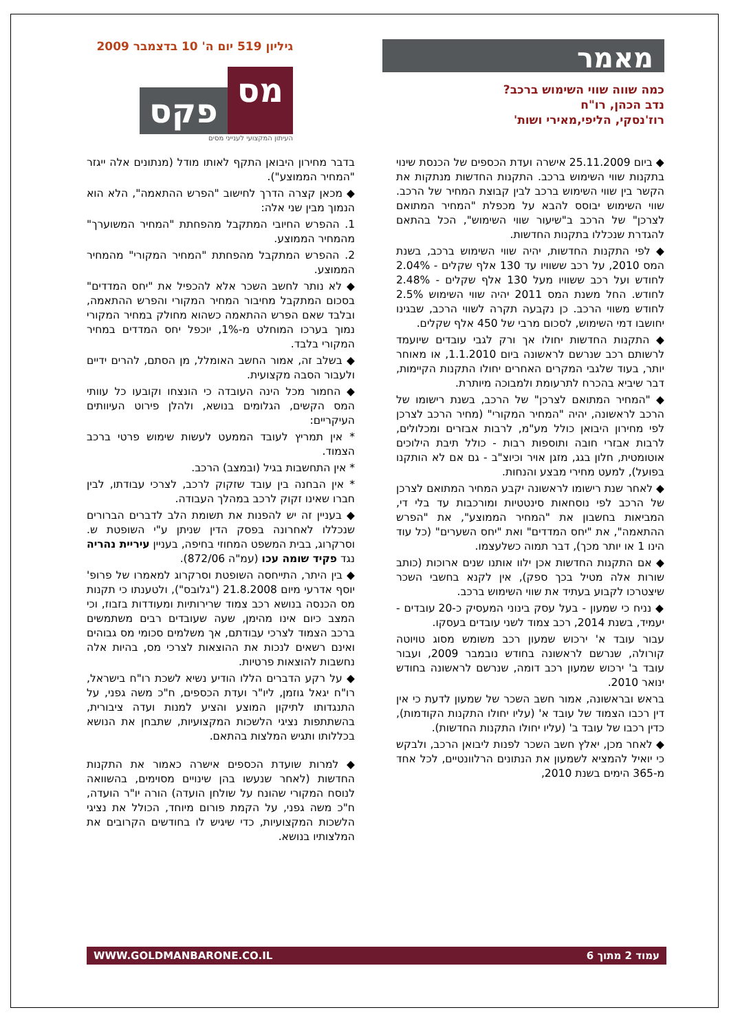מאמר
כמה שווה שווי השימוש ברכב?
נדב הכהן, רו"ח
רוז'נסקי, הליפי,מאירי ושות'
גיליון 519 יום ה' 10 בדצמבר 2009
מס
פקס
העיתון המקצועי לענייני מסים
◆ ביום 25.11.2009 אישרה ועדת הכספים של הכנסת שינוי בתקנות שווי השימוש ברכב. התקנות החדשות מנתקות את הקשר בין שווי השימוש ברכב לבין קבוצת המחיר של הרכב. שווי השימוש יבוסס להבא על מכפלת "המחיר המתואם לצרכן" של הרכב ב"שיעור שווי השימוש", הכל בהתאם להגדרת שנכללו בתקנות החדשות.
◆ לפי התקנות החדשות, יהיה שווי השימוש ברכב, בשנת המס 2010, על רכב ששוויו עד 130 אלף שקלים - 2.04% לחודש ועל רכב ששוויו מעל 130 אלף שקלים - 2.48% לחודש. החל משנת המס 2011 יהיה שווי השימוש 2.5% לחודש משווי הרכב. כן נקבעה תקרה לשווי הרכב, שבגינו יחושבו דמי השימוש, לסכום מרבי של 450 אלף שקלים.
◆ התקנות החדשות יחולו אך ורק לגבי עובדים שיועמד לרשותם רכב שנרשם לראשונה ביום 1.1.2010, או מאוחר יותר, בעוד שלגבי המקרים האחרים יחולו התקנות הקיימות, דבר שיביא בהכרח לתרעומת ולמבוכה מיותרת.
◆ "המחיר המתואם לצרכן" של הרכב, בשנת רישומו של הרכב לראשונה, יהיה "המחיר המקורי" (מחיר הרכב לצרכן לפי מחירון היבואן כולל מע"מ, לרבות אבזרים ומכלולים, לרבות אבזרי חובה ותוספות רבות - כולל תיבת הילוכים אוטומטית, חלון בגג, מזגן אויר וכיוצ"ב - גם אם לא הותקנו בפועל), למעט מחירי מבצע והנחות.
◆ לאחר שנת רישומו לראשונה יקבע המחיר המתואם לצרכן של הרכב לפי נוסחאות סינטטיות ומורכבות עד בלי די, המביאות בחשבון את "המחיר הממוצע", את "הפרש ההתאמה", את "יחס המדדים" ואת "יחס השערים" (כל עוד הינו 1 או יותר מכך), דבר תמוה כשלעצמו.
◆ אם התקנות החדשות אכן ילוו אותנו שנים ארוכות (כותב שורות אלה מטיל בכך ספק), אין לקנא בחשבי השכר שיצטרכו לקבוע בעתיד את שווי השימוש ברכב.
◆ נניח כי שמעון - בעל עסק בינוני המעסיק כ-20 עובדים - יעמיד, בשנת 2014, רכב צמוד לשני עובדים בעסקו.
עבור עובד א' ירכוש שמעון רכב משומש מסוג טויוטה קורולה, שנרשם לראשונה בחודש נובמבר 2009, ועבור עובד ב' ירכוש שמעון רכב דומה, שנרשם לראשונה בחודש ינואר 2010.
בראש ובראשונה, אמור חשב השכר של שמעון לדעת כי אין דין רכבו הצמוד של עובד א' (עליו יחולו התקנות הקודמות), כדין רכבו של עובד ב' (עליו יחולו התקנות החדשות).
◆ לאחר מכן, יאלץ חשב השכר לפנות ליבואן הרכב, ולבקש כי יואיל להמציא לשמעון את הנתונים הרלוונטיים, לכל אחד מ-365 הימים בשנת 2010,
בדבר מחירון היבואן התקף לאותו מודל (מנתונים אלה ייגזר "המחיר הממוצע").
◆ מכאן קצרה הדרך לחישוב "הפרש ההתאמה", הלא הוא הנמוך מבין שני אלה:
1. ההפרש החיובי המתקבל מהפחתת "המחיר המשוערך" מהמחיר הממוצע.
2. ההפרש המתקבל מהפחתת "המחיר המקורי" מהמחיר הממוצע.
◆ לא נותר לחשב השכר אלא להכפיל את "יחס המדדים" בסכום המתקבל מחיבור המחיר המקורי והפרש ההתאמה, ובלבד שאם הפרש ההתאמה כשהוא מחולק במחיר המקורי נמוך בערכו המוחלט מ-1%, יוכפל יחס המדדים במחיר המקורי בלבד.
◆ בשלב זה, אמור החשב האומלל, מן הסתם, להרים ידיים ולעבור הסבה מקצועית.
◆ החמור מכל הינה העובדה כי הונצחו וקובעו כל עוותי המס הקשים, הגלומים בנושא, ולהלן פירוט העיוותים העיקריים:
* אין תמריץ לעובד הממעט לעשות שימוש פרטי ברכב הצמוד.
* אין התחשבות בגיל (ובמצב) הרכב.
* אין הבחנה בין עובד שזקוק לרכב, לצרכי עבודתו, לבין חברו שאינו זקוק לרכב במהלך העבודה.
◆ בעניין זה יש להפנות את תשומת הלב לדברים הברורים שנכללו לאחרונה בפסק הדין שניתן ע"י השופטת ש. וסרקרוג, בבית המשפט המחוזי בחיפה, בעניין עיריית נהריה נגד פקיד שומה עכו (עמ"ה 872/06).
◆ בין היתר, התייחסה השופטת וסרקרוג למאמרו של פרופ' יוסף אדרעי מיום 21.8.2008 ("גלובס"), ולטענתו כי תקנות מס הכנסה בנושא רכב צמוד שרירותיות ומעודדות בזבוז, וכי המצב כיום אינו מהימן, שעה שעובדים רבים משתמשים ברכב הצמוד לצרכי עבודתם, אך משלמים סכומי מס גבוהים ואינם רשאים לנכות את ההוצאות לצרכי מס, בהיות אלה נחשבות להוצאות פרטיות.
◆ על רקע הדברים הללו הודיע נשיא לשכת רו"ח בישראל, רו"ח יגאל גוזמן, ליו"ר ועדת הכספים, ח"כ משה גפני, על התנגדותו לתיקון המוצע והציע למנות ועדה ציבורית, בהשתתפות נציגי הלשכות המקצועיות, שתבחן את הנושא בכללותו ותגיש המלצות בהתאם.
◆ למרות שועדת הכספים אישרה כאמור את התקנות החדשות (לאחר שנעשו בהן שינויים מסוימים, בהשוואה לנוסח המקורי שהונח על שולחן הועדה) הורה יו"ר הועדה, ח"כ משה גפני, על הקמת פורום מיוחד, הכולל את נציגי הלשכות המקצועיות, כדי שיגיש לו בחודשים הקרובים את המלצותיו בנושא.
עמוד 2 מתוך 6 WWW.GOLDMANBARONE.CO.IL